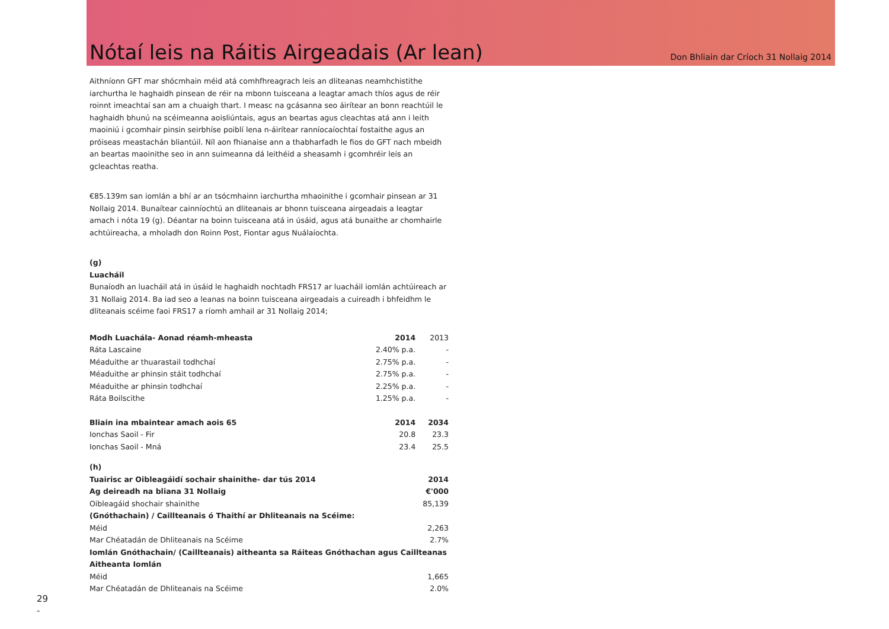Nótaí leis na Ráitis Airgeadais (Ar lean)
Don Bhliain dar Críoch 31 Nollaig 2014
Aithníonn GFT mar shócmhain méid atá comhfhreagrach leis an dliteanas neamhchistithe iarchurtha le haghaidh pinsean de réir na mbonn tuisceana a leagtar amach thíos agus de réir roinnt imeachtaí san am a chuaigh thart. I measc na gcásanna seo áirítear an bonn reachtúil le haghaidh bhunú na scéimeanna aoisliúntais, agus an beartas agus cleachtas atá ann i leith maoiniú i gcomhair pinsin seirbhíse poiblí lena n-áirítear ranníocaíochtaí fostaithe agus an próiseas meastachán bliantúil. Níl aon fhianaise ann a thabharfadh le fios do GFT nach mbeidh an beartas maoinithe seo in ann suimeanna dá leithéid a sheasamh i gcomhréir leis an gcleachtas reatha.
€85.139m san iomlán a bhí ar an tsócmhainn iarchurtha mhaoinithe i gcomhair pinsean ar 31 Nollaig 2014. Bunaítear cainníochtú an dliteanais ar bhonn tuisceana airgeadais a leagtar amach i nóta 19 (g). Déantar na boinn tuisceana atá in úsáid, agus atá bunaithe ar chomhairle achtúireacha, a mholadh don Roinn Post, Fiontar agus Nuálaíochta.
(g)
Luacháil
Bunaíodh an luacháil atá in úsáid le haghaidh nochtadh FRS17 ar luacháil iomlán achtúireach ar 31 Nollaig 2014. Ba iad seo a leanas na boinn tuisceana airgeadais a cuireadh i bhfeidhm le dliteanais scéime faoi FRS17 a ríomh amhail ar 31 Nollaig 2014;
| Modh Luachála- Aonad réamh-mheasta | 2014 | 2013 |
| Ráta Lascaine | 2.40% p.a. | - |
| Méaduithe ar thuarastail todhchaí | 2.75% p.a. | - |
| Méaduithe ar phinsin stáit todhchaí | 2.75% p.a. | - |
| Méaduithe ar phinsin todhchaí | 2.25% p.a. | - |
| Ráta Boilscithe | 1.25% p.a. | - |
| Bliain ina mbaintear amach aois 65 | 2014 | 2034 |
| Ionchas Saoil - Fir | 20.8 | 23.3 |
| Ionchas Saoil - Mná | 23.4 | 25.5 |
(h)
| Tuairisc ar Oibleagáidí sochair shainithe- dar tús 2014 | 2014 |
| --- | --- |
| Ag deireadh na bliana 31 Nollaig | €'000 |
| Oibleagáid shochair shainithe | 85,139 |
| (Gnóthachain) / Caillteanais ó Thaithí ar Dhliteanais na Scéime: | |
| Méid | 2,263 |
| Mar Chéatadán de Dhliteanais na Scéime | 2.7% |
| Iomlán Gnóthachain/ (Caillteanais) aitheanta sa Ráiteas Gnóthachan agus Caillteanas Aitheanta Iomlán | |
| Méid | 1,665 |
| Mar Chéatadán de Dhliteanais na Scéime | 2.0% |
29
-